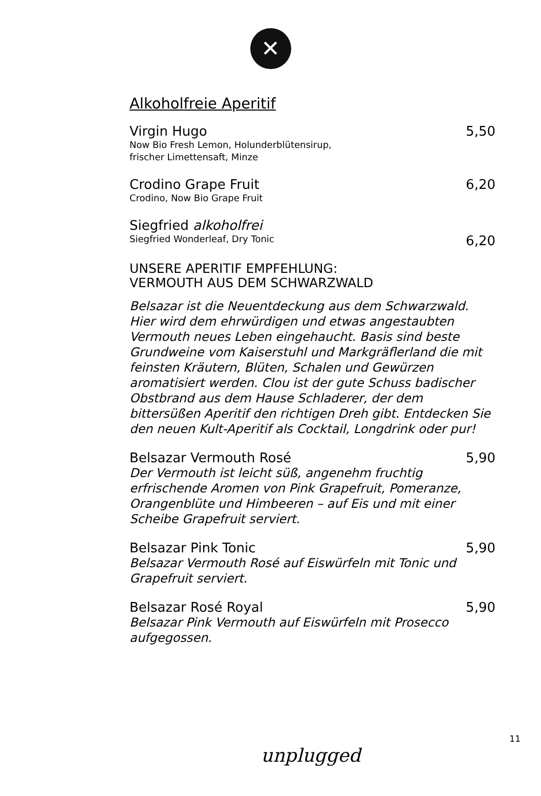✕
Alkoholfreie Aperitif
Virgin Hugo 5,50
Now Bio Fresh Lemon, Holunderblütensirup,
frischer Limettensaft, Minze
Crodino Grape Fruit 6,20
Crodino, Now Bio Grape Fruit
Siegfried alkoholfrei
Siegfried Wonderleaf, Dry Tonic 6,20
UNSERE APERITIF EMPFEHLUNG:
VERMOUTH AUS DEM SCHWARZWALD
Belsazar ist die Neuentdeckung aus dem Schwarzwald. Hier wird dem ehrwürdigen und etwas angestaubten Vermouth neues Leben eingehaucht. Basis sind beste Grundweine vom Kaiserstuhl und Markgräflerland die mit feinsten Kräutern, Blüten, Schalen und Gewürzen aromatisiert werden. Clou ist der gute Schuss badischer Obstbrand aus dem Hause Schladerer, der dem bittersüßen Aperitif den richtigen Dreh gibt. Entdecken Sie den neuen Kult-Aperitif als Cocktail, Longdrink oder pur!
Belsazar Vermouth Rosé 5,90
Der Vermouth ist leicht süß, angenehm fruchtig erfrischende Aromen von Pink Grapefruit, Pomeranze, Orangenblüte und Himbeeren – auf Eis und mit einer Scheibe Grapefruit serviert.
Belsazar Pink Tonic 5,90
Belsazar Vermouth Rosé auf Eiswürfeln mit Tonic und Grapefruit serviert.
Belsazar Rosé Royal 5,90
Belsazar Pink Vermouth auf Eiswürfeln mit Prosecco aufgegossen.
11
unplugged